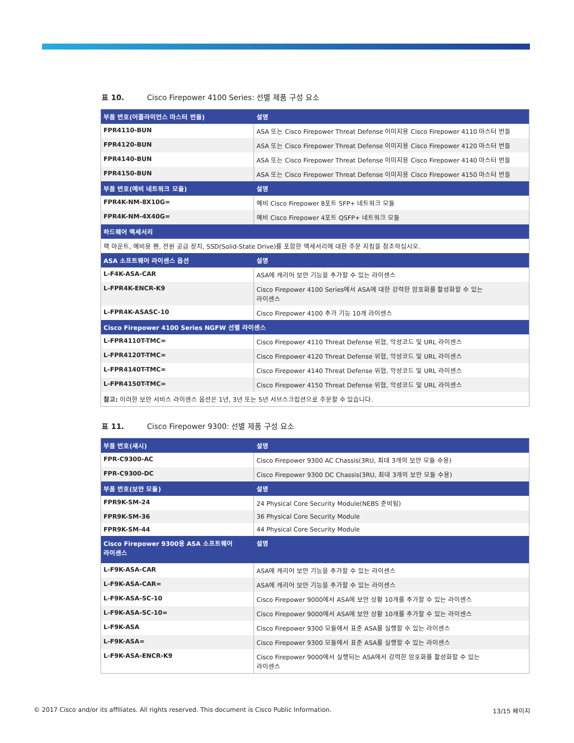표 10. Cisco Firepower 4100 Series: 선별 제품 구성 요소
| 부품 번호(어플라이언스 마스터 번들) | 설명 |
| --- | --- |
| FPR4110-BUN | ASA 또는 Cisco Firepower Threat Defense 이미지용 Cisco Firepower 4110 마스터 번들 |
| FPR4120-BUN | ASA 또는 Cisco Firepower Threat Defense 이미지용 Cisco Firepower 4120 마스터 번들 |
| FPR4140-BUN | ASA 또는 Cisco Firepower Threat Defense 이미지용 Cisco Firepower 4140 마스터 번들 |
| FPR4150-BUN | ASA 또는 Cisco Firepower Threat Defense 이미지용 Cisco Firepower 4150 마스터 번들 |
| 부품 번호(예비 네트워크 모듈) | 설명 |
| FPR4K-NM-8X10G= | 예비 Cisco Firepower 8포트 SFP+ 네트워크 모듈 |
| FPR4K-NM-4X40G= | 예비 Cisco Firepower 4포트 QSFP+ 네트워크 모듈 |
| 하드웨어 액세서리 | |
| 랙 마운트, 예비용 팬, 전원 공급 장치, SSD(Solid-State Drive)를 포함한 액세서리에 대한 주문 지침을 참조하십시오. | |
| ASA 소프트웨어 라이센스 옵션 | 설명 |
| L-F4K-ASA-CAR | ASA에 캐리어 보안 기능을 추가할 수 있는 라이센스 |
| L-FPR4K-ENCR-K9 | Cisco Firepower 4100 Series에서 ASA에 대한 강력한 암호화를 활성화할 수 있는 라이센스 |
| L-FPR4K-ASASC-10 | Cisco Firepower 4100 추가 기능 10개 라이센스 |
| Cisco Firepower 4100 Series NGFW 선별 라이센스 | |
| L-FPR4110T-TMC= | Cisco Firepower 4110 Threat Defense 위협, 악성코드 및 URL 라이센스 |
| L-FPR4120T-TMC= | Cisco Firepower 4120 Threat Defense 위협, 악성코드 및 URL 라이센스 |
| L-FPR4140T-TMC= | Cisco Firepower 4140 Threat Defense 위협, 악성코드 및 URL 라이센스 |
| L-FPR4150T-TMC= | Cisco Firepower 4150 Threat Defense 위협, 악성코드 및 URL 라이센스 |
| 참고: 이러한 보안 서비스 라이센스 옵션은 1년, 3년 또는 5년 서브스크립션으로 주문할 수 있습니다. | |
표 11. Cisco Firepower 9300: 선별 제품 구성 요소
| 부품 번호(섀시) | 설명 |
| --- | --- |
| FPR-C9300-AC | Cisco Firepower 9300 AC Chassis(3RU, 최대 3개의 보안 모듈 수용) |
| FPR-C9300-DC | Cisco Firepower 9300 DC Chassis(3RU, 최대 3개의 보안 모듈 수용) |
| 부품 번호(보안 모듈) | 설명 |
| FPR9K-SM-24 | 24 Physical Core Security Module(NEBS 준비됨) |
| FPR9K-SM-36 | 36 Physical Core Security Module |
| FPR9K-SM-44 | 44 Physical Core Security Module |
| Cisco Firepower 9300용 ASA 소프트웨어 라이센스 | 설명 |
| L-F9K-ASA-CAR | ASA에 캐리어 보안 기능을 추가할 수 있는 라이센스 |
| L-F9K-ASA-CAR= | ASA에 캐리어 보안 기능을 추가할 수 있는 라이센스 |
| L-F9K-ASA-SC-10 | Cisco Firepower 9000에서 ASA에 보안 상황 10개를 추가할 수 있는 라이센스 |
| L-F9K-ASA-SC-10= | Cisco Firepower 9000에서 ASA에 보안 상황 10개를 추가할 수 있는 라이센스 |
| L-F9K-ASA | Cisco Firepower 9300 모듈에서 표준 ASA를 실행할 수 있는 라이센스 |
| L-F9K-ASA= | Cisco Firepower 9300 모듈에서 표준 ASA를 실행할 수 있는 라이센스 |
| L-F9K-ASA-ENCR-K9 | Cisco Firepower 9000에서 실행되는 ASA에서 강력한 암호화를 활성화할 수 있는 라이센스 |
© 2017 Cisco and/or its affiliates. All rights reserved. This document is Cisco Public Information. 13/15 페이지